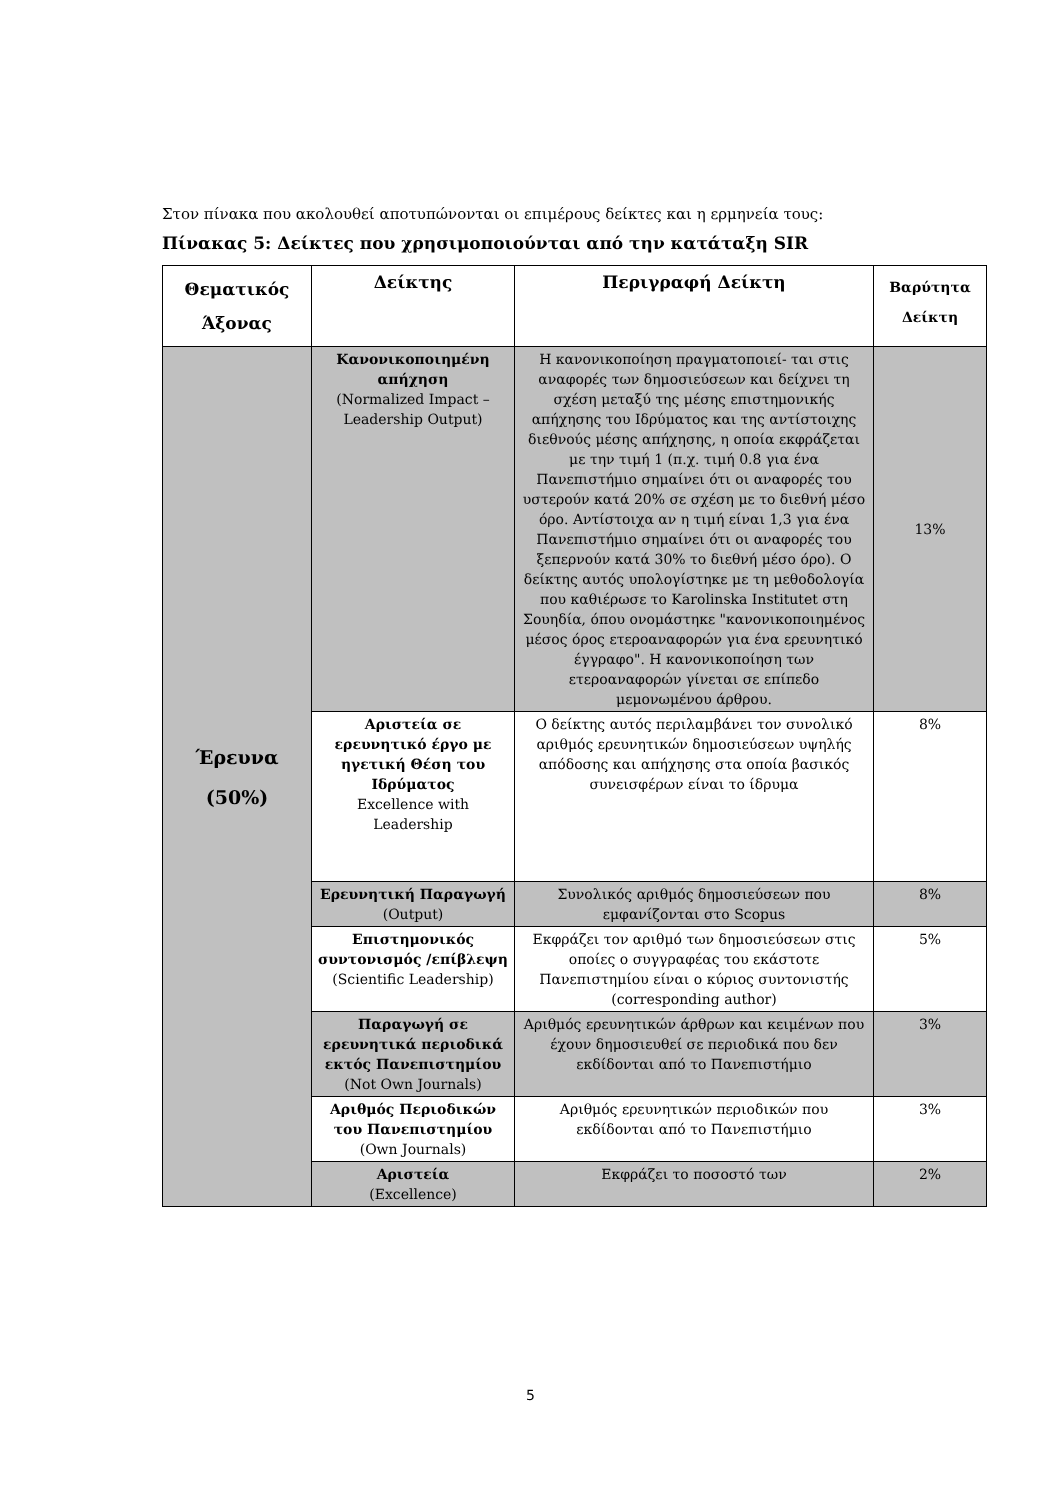Στον πίνακα που ακολουθεί αποτυπώνονται οι επιμέρους δείκτες και η ερμηνεία τους:
Πίνακας 5: Δείκτες που χρησιμοποιούνται από την κατάταξη SIR
| Θεματικός Άξονας | Δείκτης | Περιγραφή Δείκτη | Βαρύτητα Δείκτη |
| --- | --- | --- | --- |
| Έρευνα (50%) | Κανονικοποιημένη απήχηση (Normalized Impact – Leadership Output) | Η κανονικοποίηση πραγματοποιεί- ται στις αναφορές των δημοσιεύσεων και δείχνει τη σχέση μεταξύ της μέσης επιστημονικής απήχησης του Ιδρύματος και της αντίστοιχης διεθνούς μέσης απήχησης, η οποία εκφράζεται με την τιμή 1 (π.χ. τιμή 0.8 για ένα Πανεπιστήμιο σημαίνει ότι οι αναφορές του υστερούν κατά 20% σε σχέση με το διεθνή μέσο όρο. Αντίστοιχα αν η τιμή είναι 1,3 για ένα Πανεπιστήμιο σημαίνει ότι οι αναφορές του ξεπερνούν κατά 30% το διεθνή μέσο όρο). Ο δείκτης αυτός υπολογίστηκε με τη μεθοδολογία που καθιέρωσε το Karolinska Institutet στη Σουηδία, όπου ονομάστηκε "κανονικοποιημένος μέσος όρος ετεροαναφορών για ένα ερευνητικό έγγραφο". Η κανονικοποίηση των ετεροαναφορών γίνεται σε επίπεδο μεμονωμένου άρθρου. | 13% |
| | Αριστεία σε ερευνητικό έργο με ηγετική Θέση του Ιδρύματος Excellence with Leadership | Ο δείκτης αυτός περιλαμβάνει τον συνολικό αριθμός ερευνητικών δημοσιεύσεων υψηλής απόδοσης και απήχησης στα οποία βασικός συνεισφέρων είναι το ίδρυμα | 8% |
| | Ερευνητική Παραγωγή (Output) | Συνολικός αριθμός δημοσιεύσεων που εμφανίζονται στο Scopus | 8% |
| | Επιστημονικός συντονισμός /επίβλεψη (Scientific Leadership) | Εκφράζει τον αριθμό των δημοσιεύσεων στις οποίες ο συγγραφέας του εκάστοτε Πανεπιστημίου είναι ο κύριος συντονιστής (corresponding author) | 5% |
| | Παραγωγή σε ερευνητικά περιοδικά εκτός Πανεπιστημίου (Not Own Journals) | Αριθμός ερευνητικών άρθρων και κειμένων που έχουν δημοσιευθεί σε περιοδικά που δεν εκδίδονται από το Πανεπιστήμιο | 3% |
| | Αριθμός Περιοδικών του Πανεπιστημίου (Own Journals) | Αριθμός ερευνητικών περιοδικών που εκδίδονται από το Πανεπιστήμιο | 3% |
| | Αριστεία (Excellence) | Εκφράζει το ποσοστό των | 2% |
5